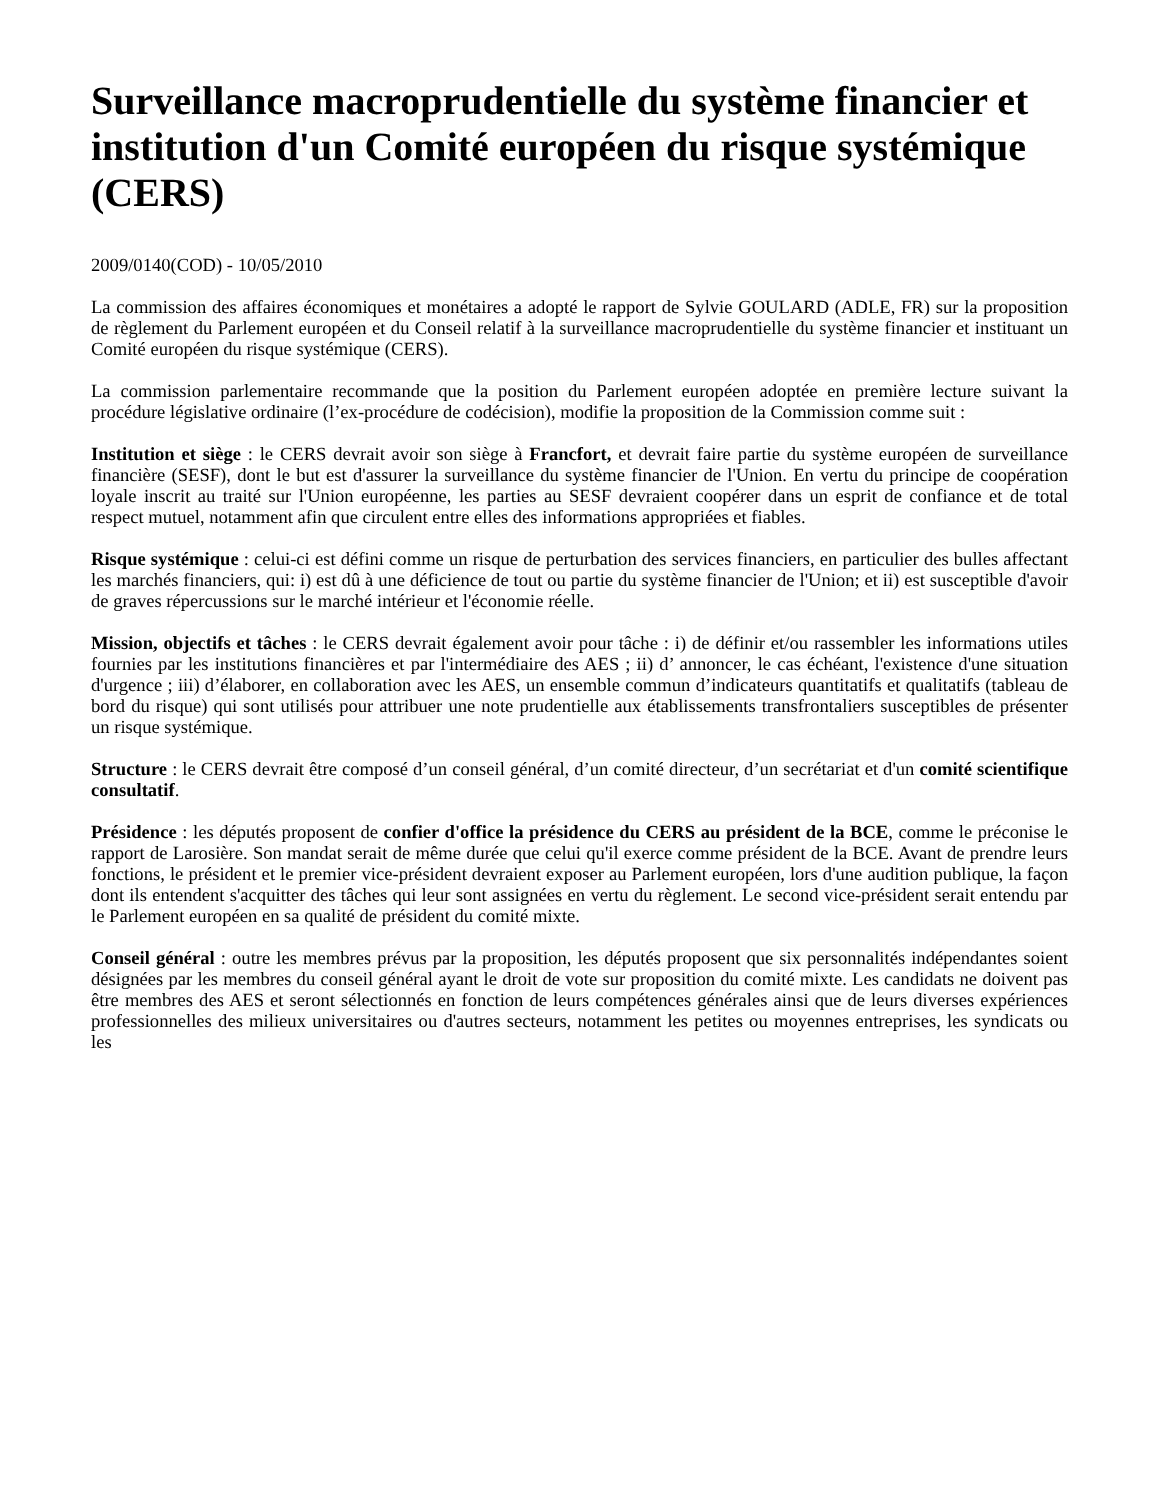Surveillance macroprudentielle du système financier et institution d'un Comité européen du risque systémique (CERS)
2009/0140(COD) - 10/05/2010
La commission des affaires économiques et monétaires a adopté le rapport de Sylvie GOULARD (ADLE, FR) sur la proposition de règlement du Parlement européen et du Conseil relatif à la surveillance macroprudentielle du système financier et instituant un Comité européen du risque systémique (CERS).
La commission parlementaire recommande que la position du Parlement européen adoptée en première lecture suivant la procédure législative ordinaire (l’ex-procédure de codécision), modifie la proposition de la Commission comme suit :
Institution et siège : le CERS devrait avoir son siège à Francfort, et devrait faire partie du système européen de surveillance financière (SESF), dont le but est d'assurer la surveillance du système financier de l'Union. En vertu du principe de coopération loyale inscrit au traité sur l'Union européenne, les parties au SESF devraient coopérer dans un esprit de confiance et de total respect mutuel, notamment afin que circulent entre elles des informations appropriées et fiables.
Risque systémique : celui-ci est défini comme un risque de perturbation des services financiers, en particulier des bulles affectant les marchés financiers, qui: i) est dû à une déficience de tout ou partie du système financier de l'Union; et ii) est susceptible d'avoir de graves répercussions sur le marché intérieur et l'économie réelle.
Mission, objectifs et tâches : le CERS devrait également avoir pour tâche : i) de définir et/ou rassembler les informations utiles fournies par les institutions financières et par l'intermédiaire des AES ; ii) d’ annoncer, le cas échéant, l'existence d'une situation d'urgence ; iii) d’élaborer, en collaboration avec les AES, un ensemble commun d’indicateurs quantitatifs et qualitatifs (tableau de bord du risque) qui sont utilisés pour attribuer une note prudentielle aux établissements transfrontaliers susceptibles de présenter un risque systémique.
Structure : le CERS devrait être composé d’un conseil général, d’un comité directeur, d’un secrétariat et d'un comité scientifique consultatif.
Présidence : les députés proposent de confier d'office la présidence du CERS au président de la BCE, comme le préconise le rapport de Larosière. Son mandat serait de même durée que celui qu'il exerce comme président de la BCE. Avant de prendre leurs fonctions, le président et le premier vice-président devraient exposer au Parlement européen, lors d'une audition publique, la façon dont ils entendent s'acquitter des tâches qui leur sont assignées en vertu du règlement. Le second vice-président serait entendu par le Parlement européen en sa qualité de président du comité mixte.
Conseil général : outre les membres prévus par la proposition, les députés proposent que six personnalités indépendantes soient désignées par les membres du conseil général ayant le droit de vote sur proposition du comité mixte. Les candidats ne doivent pas être membres des AES et seront sélectionnés en fonction de leurs compétences générales ainsi que de leurs diverses expériences professionnelles des milieux universitaires ou d'autres secteurs, notamment les petites ou moyennes entreprises, les syndicats ou les